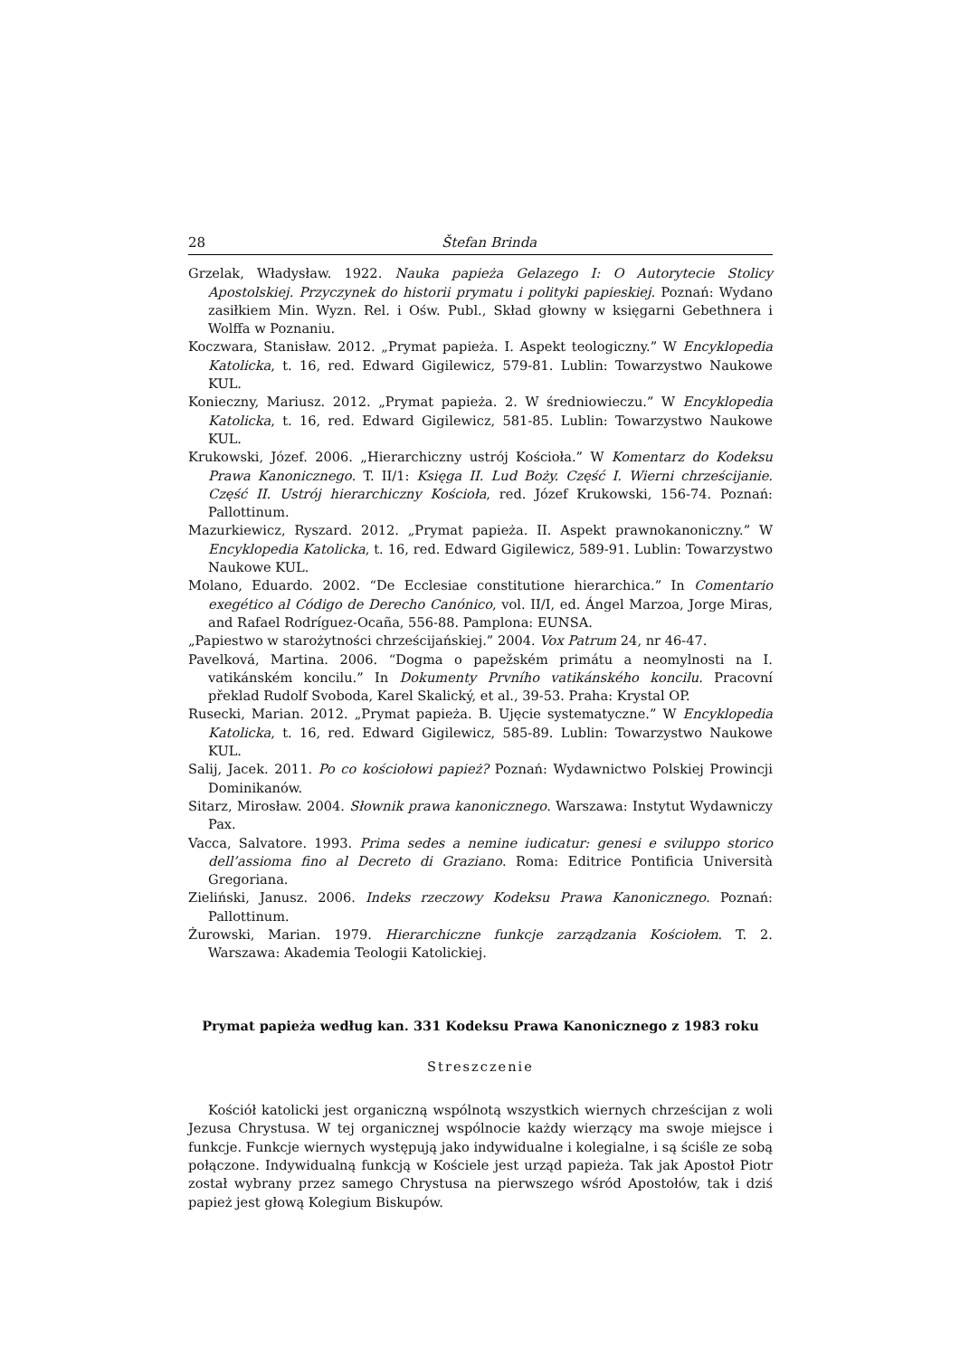28 Štefan Brinda
Grzelak, Władysław. 1922. Nauka papieża Gelazego I: O Autorytecie Stolicy Apostolskiej. Przyczynek do historii prymatu i polityki papieskiej. Poznań: Wydano zasiłkiem Min. Wyzn. Rel. i Ośw. Publ., Skład głowny w księgarni Gebethnera i Wolffa w Poznaniu.
Koczwara, Stanisław. 2012. „Prymat papieża. I. Aspekt teologiczny.” W Encyklopedia Katolicka, t. 16, red. Edward Gigilewicz, 579-81. Lublin: Towarzystwo Naukowe KUL.
Konieczny, Mariusz. 2012. „Prymat papieża. 2. W średniowieczu.” W Encyklopedia Katolicka, t. 16, red. Edward Gigilewicz, 581-85. Lublin: Towarzystwo Naukowe KUL.
Krukowski, Józef. 2006. „Hierarchiczny ustrój Kościoła.” W Komentarz do Kodeksu Prawa Kanonicznego. T. II/1: Księga II. Lud Boży. Część I. Wierni chrześcijanie. Część II. Ustrój hierarchiczny Kościoła, red. Józef Krukowski, 156-74. Poznań: Pallottinum.
Mazurkiewicz, Ryszard. 2012. „Prymat papieża. II. Aspekt prawnokanoniczny.” W Encyklopedia Katolicka, t. 16, red. Edward Gigilewicz, 589-91. Lublin: Towarzystwo Naukowe KUL.
Molano, Eduardo. 2002. “De Ecclesiae constitutione hierarchica.” In Comentario exegético al Código de Derecho Canónico, vol. II/I, ed. Ángel Marzoa, Jorge Miras, and Rafael Rodríguez-Ocaña, 556-88. Pamplona: EUNSA.
„Papiestwo w starożytności chrześcijańskiej.” 2004. Vox Patrum 24, nr 46-47.
Pavelková, Martina. 2006. “Dogma o papežském primátu a neomylnosti na I. vatikánském koncilu.” In Dokumenty Prvního vatikánského koncilu. Pracovní překlad Rudolf Svoboda, Karel Skalický, et al., 39-53. Praha: Krystal OP.
Rusecki, Marian. 2012. „Prymat papieża. B. Ujęcie systematyczne.” W Encyklopedia Katolicka, t. 16, red. Edward Gigilewicz, 585-89. Lublin: Towarzystwo Naukowe KUL.
Salij, Jacek. 2011. Po co kościołowi papież? Poznań: Wydawnictwo Polskiej Prowincji Dominikanów.
Sitarz, Mirosław. 2004. Słownik prawa kanonicznego. Warszawa: Instytut Wydawniczy Pax.
Vacca, Salvatore. 1993. Prima sedes a nemine iudicatur: genesi e sviluppo storico dell’assioma fino al Decreto di Graziano. Roma: Editrice Pontificia Università Gregoriana.
Zieliński, Janusz. 2006. Indeks rzeczowy Kodeksu Prawa Kanonicznego. Poznań: Pallottinum.
Żurowski, Marian. 1979. Hierarchiczne funkcje zarządzania Kościołem. T. 2. Warszawa: Akademia Teologii Katolickiej.
Prymat papieża według kan. 331 Kodeksu Prawa Kanonicznego z 1983 roku
Streszczenie
Kościół katolicki jest organiczną wspólnotą wszystkich wiernych chrześcijan z woli Jezusa Chrystusa. W tej organicznej wspólnocie każdy wierzący ma swoje miejsce i funkcje. Funkcje wiernych występują jako indywidualne i kolegialne, i są ściśle ze sobą połączone. Indywidualną funkcją w Kościele jest urząd papieża. Tak jak Apostoł Piotr został wybrany przez samego Chrystusa na pierwszego wśród Apostołów, tak i dziś papież jest głową Kolegium Biskupów.